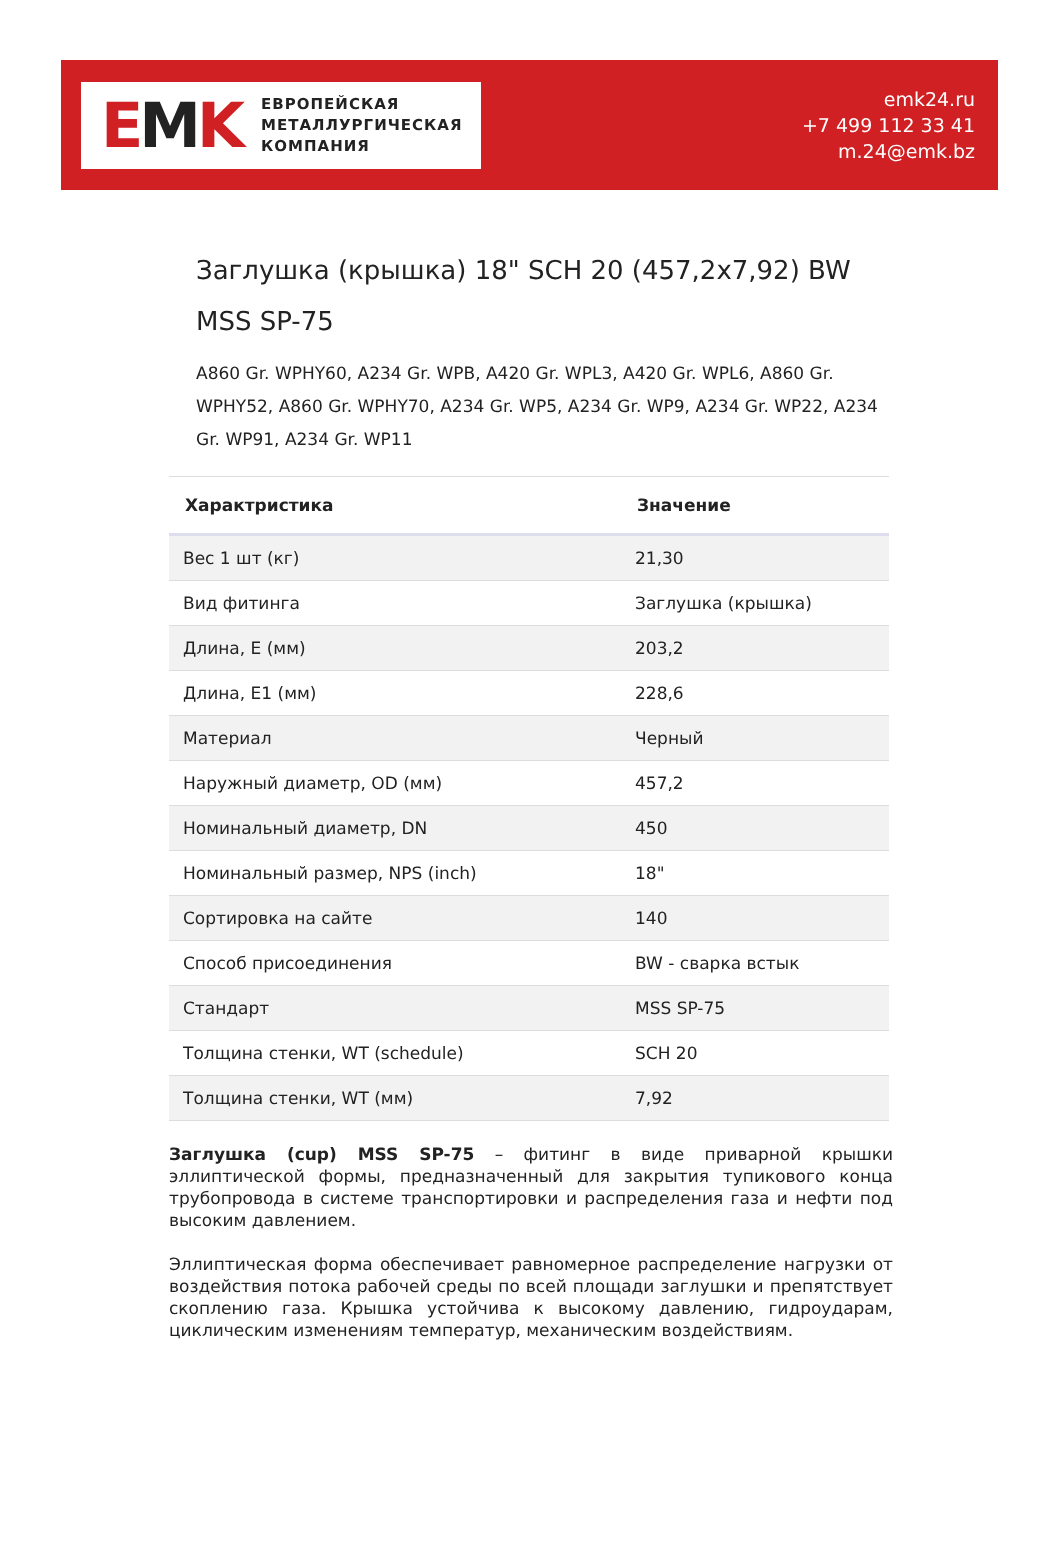EMK
ЕВРОПЕЙСКАЯ
МЕТАЛЛУРГИЧЕСКАЯ
КОМПАНИЯ
emk24.ru
+7 499 112 33 41
m.24@emk.bz
Заглушка (крышка) 18" SCH 20 (457,2x7,92) BW MSS SP-75
A860 Gr. WPHY60, A234 Gr. WPB, A420 Gr. WPL3, A420 Gr. WPL6, A860 Gr. WPHY52, A860 Gr. WPHY70, A234 Gr. WP5, A234 Gr. WP9, A234 Gr. WP22, A234 Gr. WP91, A234 Gr. WP11
| Характристика | Значение |
| --- | --- |
| Вес 1 шт (кг) | 21,30 |
| Вид фитинга | Заглушка (крышка) |
| Длина, E (мм) | 203,2 |
| Длина, E1 (мм) | 228,6 |
| Материал | Черный |
| Наружный диаметр, OD (мм) | 457,2 |
| Номинальный диаметр, DN | 450 |
| Номинальный размер, NPS (inch) | 18" |
| Сортировка на сайте | 140 |
| Способ присоединения | BW - сварка встык |
| Стандарт | MSS SP-75 |
| Толщина стенки, WT (schedule) | SCH 20 |
| Толщина стенки, WT (мм) | 7,92 |
Заглушка (cup) MSS SP-75 – фитинг в виде приварной крышки эллиптической формы, предназначенный для закрытия тупикового конца трубопровода в системе транспортировки и распределения газа и нефти под высоким давлением.
Эллиптическая форма обеспечивает равномерное распределение нагрузки от воздействия потока рабочей среды по всей площади заглушки и препятствует скоплению газа. Крышка устойчива к высокому давлению, гидроударам, циклическим изменениям температур, механическим воздействиям.